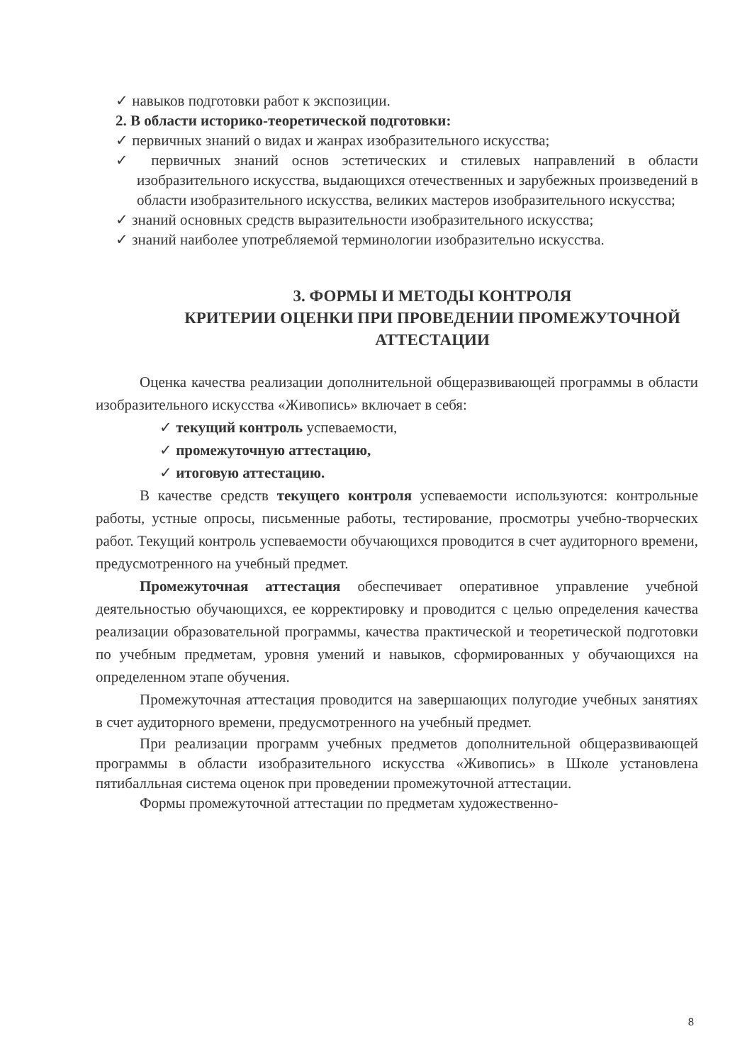✓ навыков подготовки работ к экспозиции.
2. В области историко-теоретической подготовки:
✓ первичных знаний о видах и жанрах изобразительного искусства;
✓ первичных знаний основ эстетических и стилевых направлений в области изобразительного искусства, выдающихся отечественных и зарубежных произведений в области изобразительного искусства, великих мастеров изобразительного искусства;
✓ знаний основных средств выразительности изобразительного искусства;
✓ знаний наиболее употребляемой терминологии изобразительно искусства.
3. ФОРМЫ И МЕТОДЫ КОНТРОЛЯ
КРИТЕРИИ ОЦЕНКИ ПРИ ПРОВЕДЕНИИ ПРОМЕЖУТОЧНОЙ АТТЕСТАЦИИ
Оценка качества реализации дополнительной общеразвивающей программы в области изобразительного искусства «Живопись» включает в себя:
✓ текущий контроль успеваемости,
✓ промежуточную аттестацию,
✓ итоговую аттестацию.
В качестве средств текущего контроля успеваемости используются: контрольные работы, устные опросы, письменные работы, тестирование, просмотры учебно-творческих работ. Текущий контроль успеваемости обучающихся проводится в счет аудиторного времени, предусмотренного на учебный предмет.
Промежуточная аттестация обеспечивает оперативное управление учебной деятельностью обучающихся, ее корректировку и проводится с целью определения качества реализации образовательной программы, качества практической и теоретической подготовки по учебным предметам, уровня умений и навыков, сформированных у обучающихся на определенном этапе обучения.
Промежуточная аттестация проводится на завершающих полугодие учебных занятиях в счет аудиторного времени, предусмотренного на учебный предмет.
При реализации программ учебных предметов дополнительной общеразвивающей программы в области изобразительного искусства «Живопись» в Школе установлена пятибалльная система оценок при проведении промежуточной аттестации.
Формы промежуточной аттестации по предметам художественно-
8